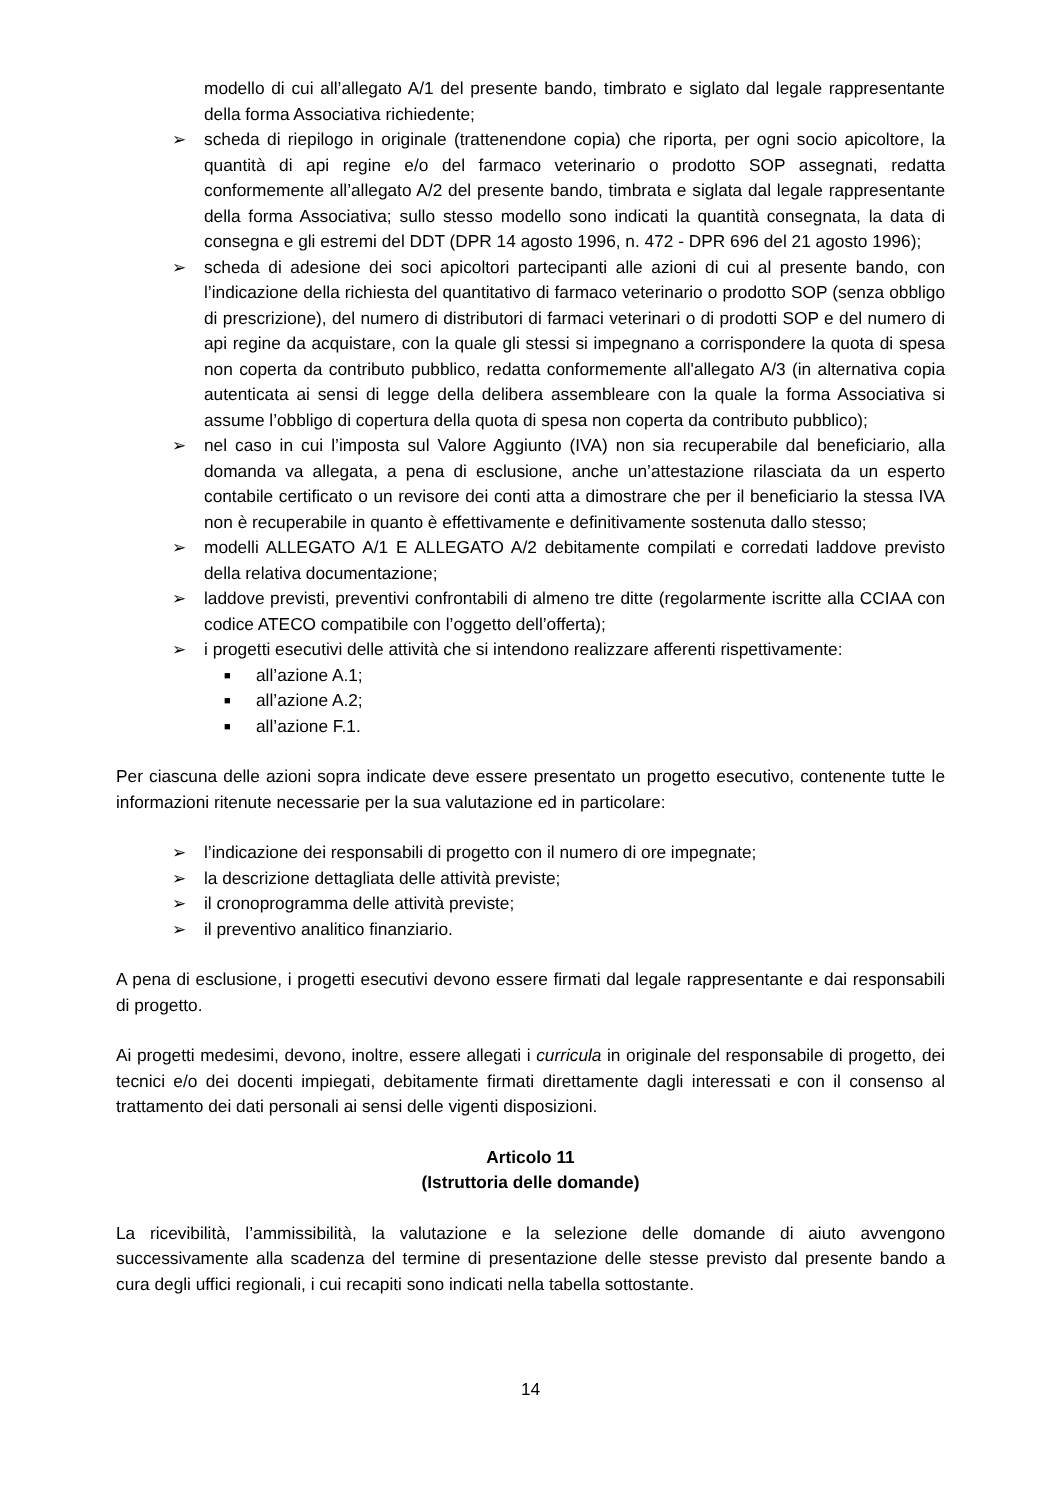modello di cui all’allegato A/1 del presente bando, timbrato e siglato dal legale rappresentante della forma Associativa richiedente;
➢ scheda di riepilogo in originale (trattenendone copia) che riporta, per ogni socio apicoltore, la quantità di api regine e/o del farmaco veterinario o prodotto SOP assegnati, redatta conformemente all’allegato A/2 del presente bando, timbrata e siglata dal legale rappresentante della forma Associativa; sullo stesso modello sono indicati la quantità consegnata, la data di consegna e gli estremi del DDT (DPR 14 agosto 1996, n. 472 - DPR 696 del 21 agosto 1996);
➢ scheda di adesione dei soci apicoltori partecipanti alle azioni di cui al presente bando, con l’indicazione della richiesta del quantitativo di farmaco veterinario o prodotto SOP (senza obbligo di prescrizione), del numero di distributori di farmaci veterinari o di prodotti SOP e del numero di api regine da acquistare, con la quale gli stessi si impegnano a corrispondere la quota di spesa non coperta da contributo pubblico, redatta conformemente all'allegato A/3 (in alternativa copia autenticata ai sensi di legge della delibera assembleare con la quale la forma Associativa si assume l’obbligo di copertura della quota di spesa non coperta da contributo pubblico);
➢ nel caso in cui l’imposta sul Valore Aggiunto (IVA) non sia recuperabile dal beneficiario, alla domanda va allegata, a pena di esclusione, anche un’attestazione rilasciata da un esperto contabile certificato o un revisore dei conti atta a dimostrare che per il beneficiario la stessa IVA non è recuperabile in quanto è effettivamente e definitivamente sostenuta dallo stesso;
➢ modelli ALLEGATO A/1 E ALLEGATO A/2 debitamente compilati e corredati laddove previsto della relativa documentazione;
➢ laddove previsti, preventivi confrontabili di almeno tre ditte (regolarmente iscritte alla CCIAA con codice ATECO compatibile con l’oggetto dell’offerta);
➢ i progetti esecutivi delle attività che si intendono realizzare afferenti rispettivamente:
■ all’azione A.1;
■ all’azione A.2;
■ all’azione F.1.
Per ciascuna delle azioni sopra indicate deve essere presentato un progetto esecutivo, contenente tutte le informazioni ritenute necessarie per la sua valutazione ed in particolare:
➢ l’indicazione dei responsabili di progetto con il numero di ore impegnate;
➢ la descrizione dettagliata delle attività previste;
➢ il cronoprogramma delle attività previste;
➢ il preventivo analitico finanziario.
A pena di esclusione, i progetti esecutivi devono essere firmati dal legale rappresentante e dai responsabili di progetto.
Ai progetti medesimi, devono, inoltre, essere allegati i curricula in originale del responsabile di progetto, dei tecnici e/o dei docenti impiegati, debitamente firmati direttamente dagli interessati e con il consenso al trattamento dei dati personali ai sensi delle vigenti disposizioni.
Articolo 11
(Istruttoria delle domande)
La ricevibilità, l’ammissibilità, la valutazione e la selezione delle domande di aiuto avvengono successivamente alla scadenza del termine di presentazione delle stesse previsto dal presente bando a cura degli uffici regionali, i cui recapiti sono indicati nella tabella sottostante.
14